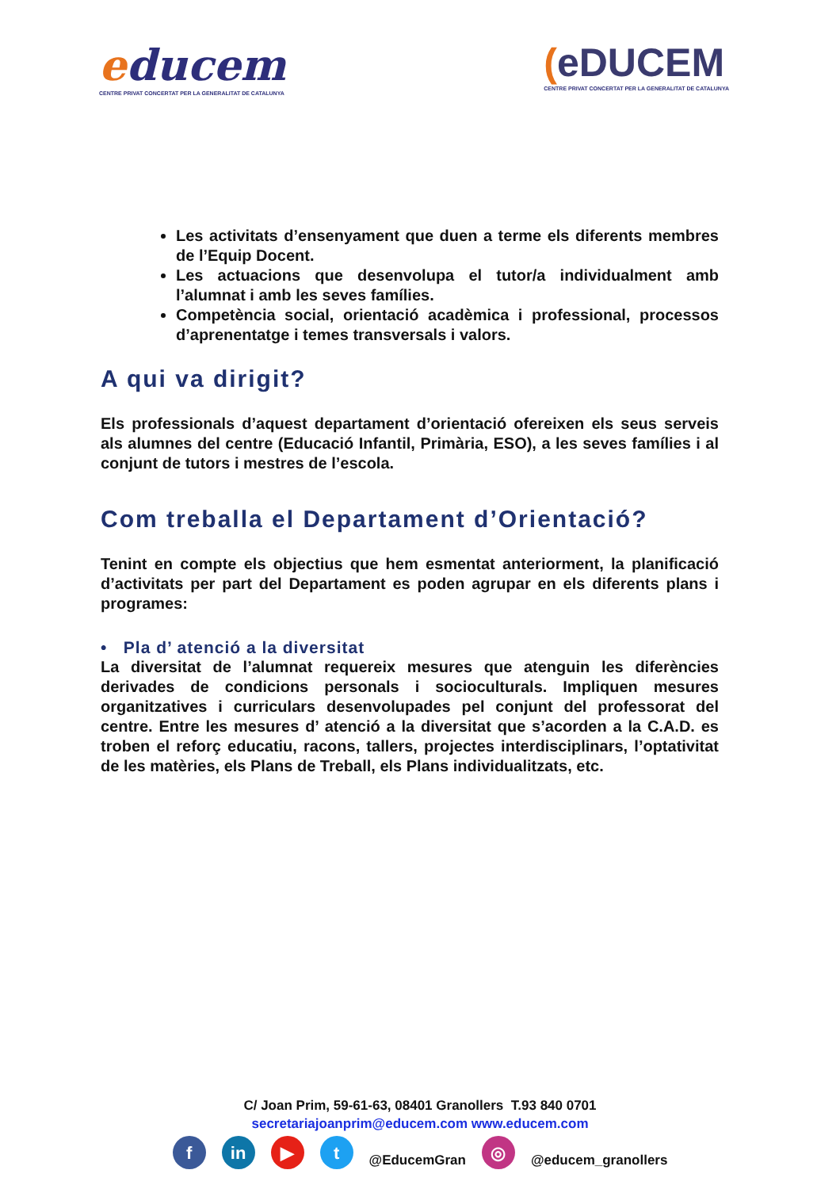educem
CENTRE PRIVAT CONCERTAT PER LA GENERALITAT DE CATALUNYA
(eDUCEM
CENTRE PRIVAT CONCERTAT PER LA GENERALITAT DE CATALUNYA
Les activitats d’ensenyament que duen a terme els diferents membres de l’Equip Docent.
Les actuacions que desenvolupa el tutor/a individualment amb l’alumnat i amb les seves famílies.
Competència social, orientació acadèmica i professional, processos d’aprenentatge i temes transversals i valors.
A qui va dirigit?
Els professionals d’aquest departament d’orientació ofereixen els seus serveis als alumnes del centre (Educació Infantil, Primària, ESO), a les seves famílies i al conjunt de tutors i mestres de l’escola.
Com treballa el Departament d’Orientació?
Tenint en compte els objectius que hem esmentat anteriorment, la planificació d’activitats per part del Departament es poden agrupar en els diferents plans i programes:
• Pla d’ atenció a la diversitat
La diversitat de l’alumnat requereix mesures que atenguin les diferències derivades de condicions personals i socioculturals. Impliquen mesures organitzatives i curriculars desenvolupades pel conjunt del professorat del centre. Entre les mesures d’ atenció a la diversitat que s’acorden a la C.A.D. es troben el reforç educatiu, racons, tallers, projectes interdisciplinars, l’optativitat de les matèries, els Plans de Treball, els Plans individualitzats, etc.
C/ Joan Prim, 59-61-63, 08401 Granollers T.93 840 0701
secretariajoanprim@educem.com www.educem.com
f in ▶ t @EducemGran ◎ @educem_granollers